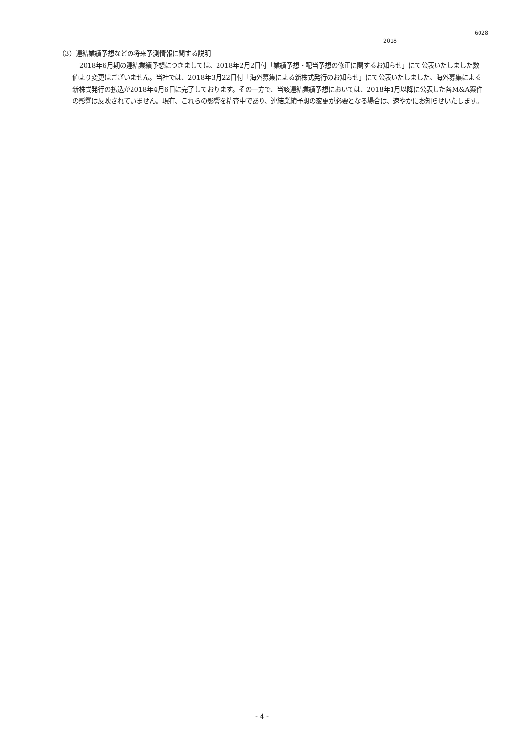6028
2018
（3）連結業績予想などの将来予測情報に関する説明
2018年6月期の連結業績予想につきましては、2018年2月2日付「業績予想・配当予想の修正に関するお知らせ」にて公表いたしました数値より変更はございません。当社では、2018年3月22日付「海外募集による新株式発行のお知らせ」にて公表いたしました、海外募集による新株式発行の払込が2018年4月6日に完了しております。その一方で、当該連結業績予想においては、2018年1月以降に公表した各M&A案件の影響は反映されていません。現在、これらの影響を精査中であり、連結業績予想の変更が必要となる場合は、速やかにお知らせいたします。
- 4 -